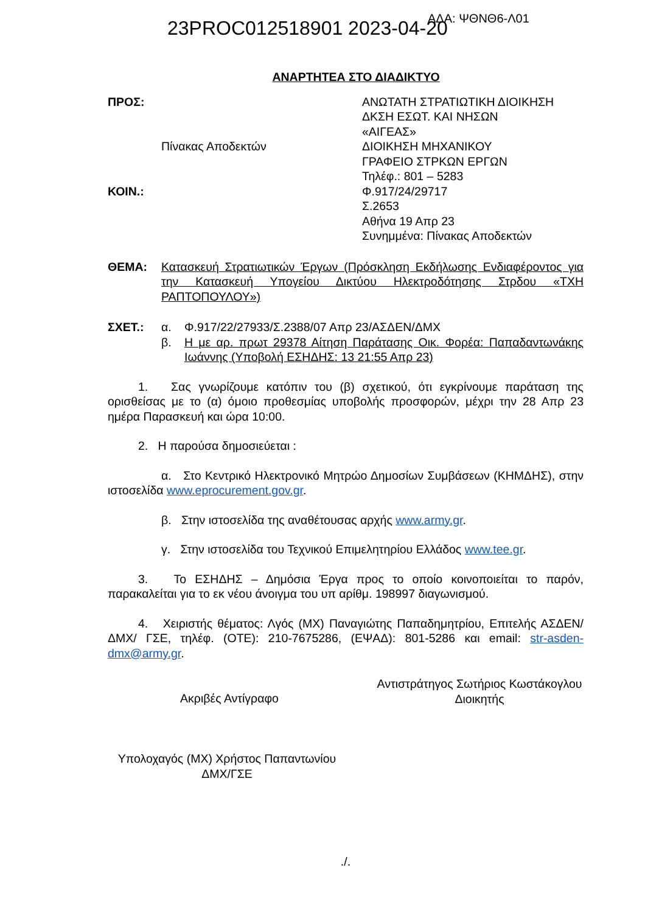23PROC012518901 2023-04-20 ΑΔΑ: ΨΘΝΘ6-Λ01
ΑΝΑΡΤΗΤΕΑ ΣΤΟ ΔΙΑΔΙΚΤΥΟ
ΠΡΟΣ:
Πίνακας Αποδεκτών
ΚΟΙΝ.:
ΑΝΩΤΑΤΗ ΣΤΡΑΤΙΩΤΙΚΗ ΔΙΟΙΚΗΣΗ
ΔΚΣΗ ΕΣΩΤ. ΚΑΙ ΝΗΣΩΝ
«ΑΙΓΕΑΣ»
ΔΙΟΙΚΗΣΗ ΜΗΧΑΝΙΚΟΥ
ΓΡΑΦΕΙΟ ΣΤΡΚΩΝ ΕΡΓΩΝ
Τηλέφ.: 801 – 5283
Φ.917/24/29717
Σ.2653
Αθήνα 19 Απρ 23
Συνημμένα: Πίνακας Αποδεκτών
ΘΕΜΑ: Κατασκευή Στρατιωτικών Έργων (Πρόσκληση Εκδήλωσης Ενδιαφέροντος για την Κατασκευή Υπογείου Δικτύου Ηλεκτροδότησης Στρδου «ΤΧΗ ΡΑΠΤΟΠΟΥΛΟΥ»)
ΣΧΕΤ.: α. Φ.917/22/27933/Σ.2388/07 Απρ 23/ΑΣΔΕΝ/ΔΜΧ
β. Η με αρ. πρωτ 29378 Αίτηση Παράτασης Οικ. Φορέα: Παπαδαντωνάκης Ιωάννης (Υποβολή ΕΣΗΔΗΣ: 13 21:55 Απρ 23)
1. Σας γνωρίζουμε κατόπιν του (β) σχετικού, ότι εγκρίνουμε παράταση της ορισθείσας με το (α) όμοιο προθεσμίας υποβολής προσφορών, μέχρι την 28 Απρ 23 ημέρα Παρασκευή και ώρα 10:00.
2. Η παρούσα δημοσιεύεται :
α. Στο Κεντρικό Ηλεκτρονικό Μητρώο Δημοσίων Συμβάσεων (ΚΗΜΔΗΣ), στην ιστοσελίδα www.eprocurement.gov.gr.
β. Στην ιστοσελίδα της αναθέτουσας αρχής www.army.gr.
γ. Στην ιστοσελίδα του Τεχνικού Επιμελητηρίου Ελλάδος www.tee.gr.
3. Το ΕΣΗΔΗΣ – Δημόσια Έργα προς το οποίο κοινοποιείται το παρόν, παρακαλείται για το εκ νέου άνοιγμα του υπ αρίθμ. 198997 διαγωνισμού.
4. Χειριστής θέματος: Λγός (ΜΧ) Παναγιώτης Παπαδημητρίου, Επιτελής ΑΣΔΕΝ/ΔΜΧ/ ΓΣΕ, τηλέφ. (ΟΤΕ): 210-7675286, (ΕΨΑΔ): 801-5286 και email: str-asden-dmx@army.gr.
Ακριβές Αντίγραφο
Αντιστράτηγος Σωτήριος Κωστάκογλου
Διοικητής
Υπολοχαγός (ΜΧ) Χρήστος Παπαντωνίου
ΔΜΧ/ΓΣΕ
./.